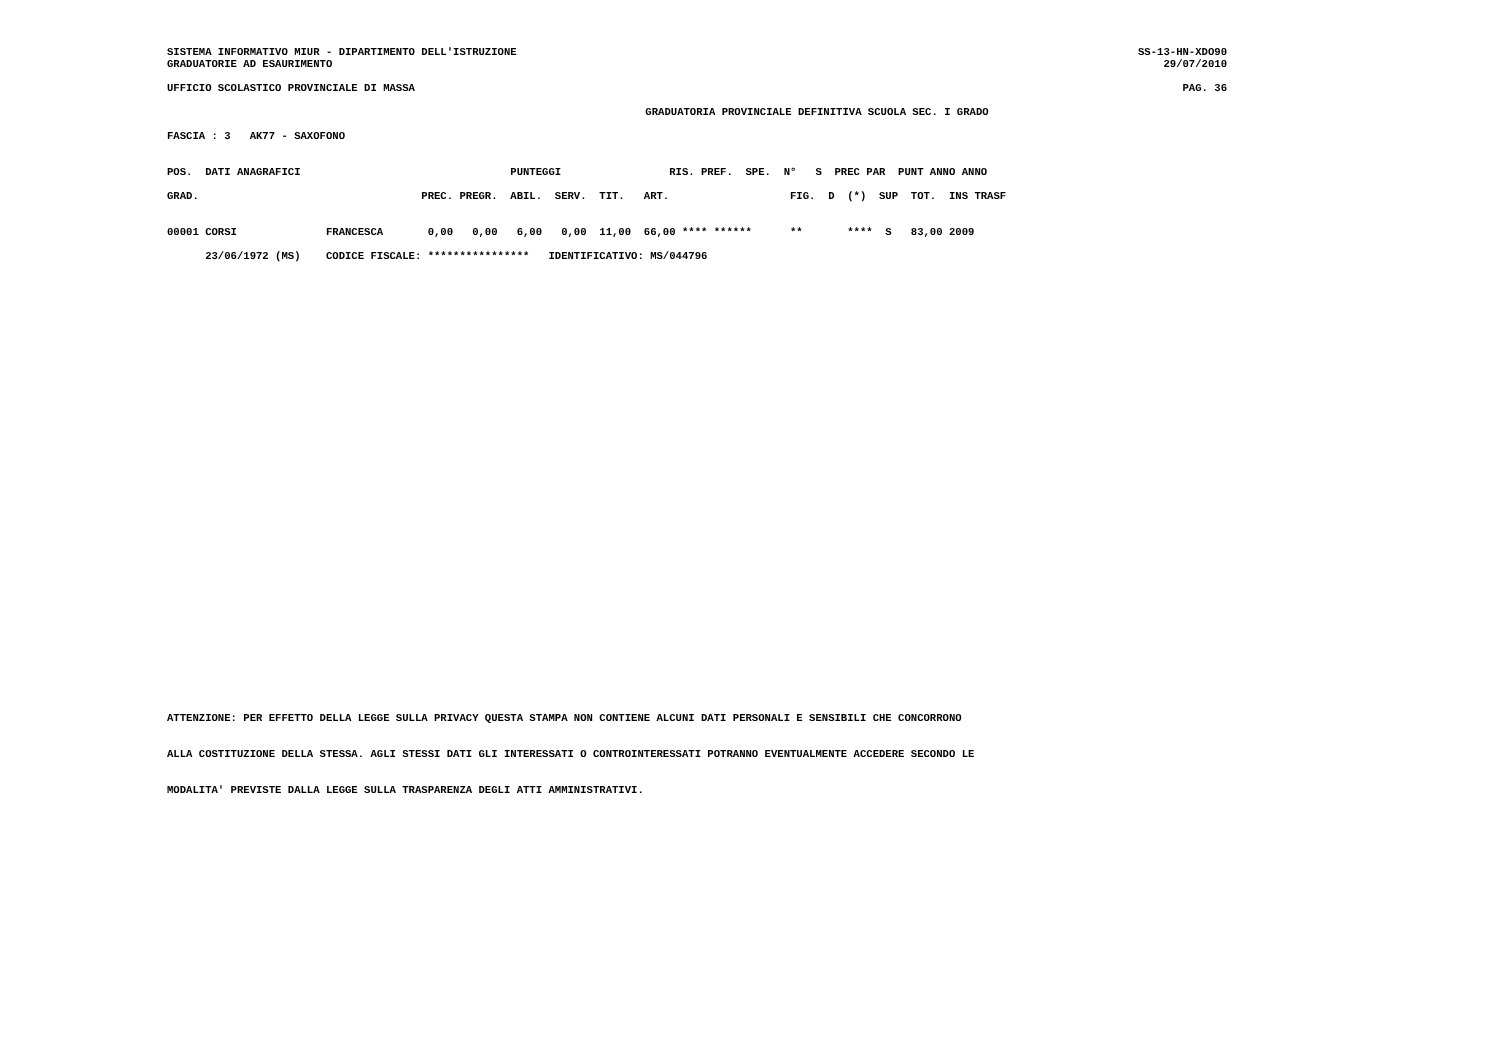SISTEMA INFORMATIVO MIUR - DIPARTIMENTO DELL'ISTRUZIONE SS-13-HN-XDO90
GRADUATORIE AD ESAURIMENTO 29/07/2010
UFFICIO SCOLASTICO PROVINCIALE DI MASSA PAG. 36
GRADUATORIA PROVINCIALE DEFINITIVA SCUOLA SEC. I GRADO
FASCIA : 3 AK77 - SAXOFONO
POS. DATI ANAGRAFICI PUNTEGGI RIS. PREF. SPE. N° S PREC PAR PUNT ANNO ANNO
GRAD. PREC. PREGR. ABIL. SERV. TIT. ART. FIG. D (*) SUP TOT. INS TRASF
| 00001 CORSI FRANCESCA 0,00 0,00 6,00 0,00 11,00 66,00 **** ****** ** **** S 83,00 2009 |
| 23/06/1972 (MS) CODICE FISCALE: **************** IDENTIFICATIVO: MS/044796 |
ATTENZIONE: PER EFFETTO DELLA LEGGE SULLA PRIVACY QUESTA STAMPA NON CONTIENE ALCUNI DATI PERSONALI E SENSIBILI CHE CONCORRONO
ALLA COSTITUZIONE DELLA STESSA. AGLI STESSI DATI GLI INTERESSATI O CONTROINTERESSATI POTRANNO EVENTUALMENTE ACCEDERE SECONDO LE
MODALITA' PREVISTE DALLA LEGGE SULLA TRASPARENZA DEGLI ATTI AMMINISTRATIVI.